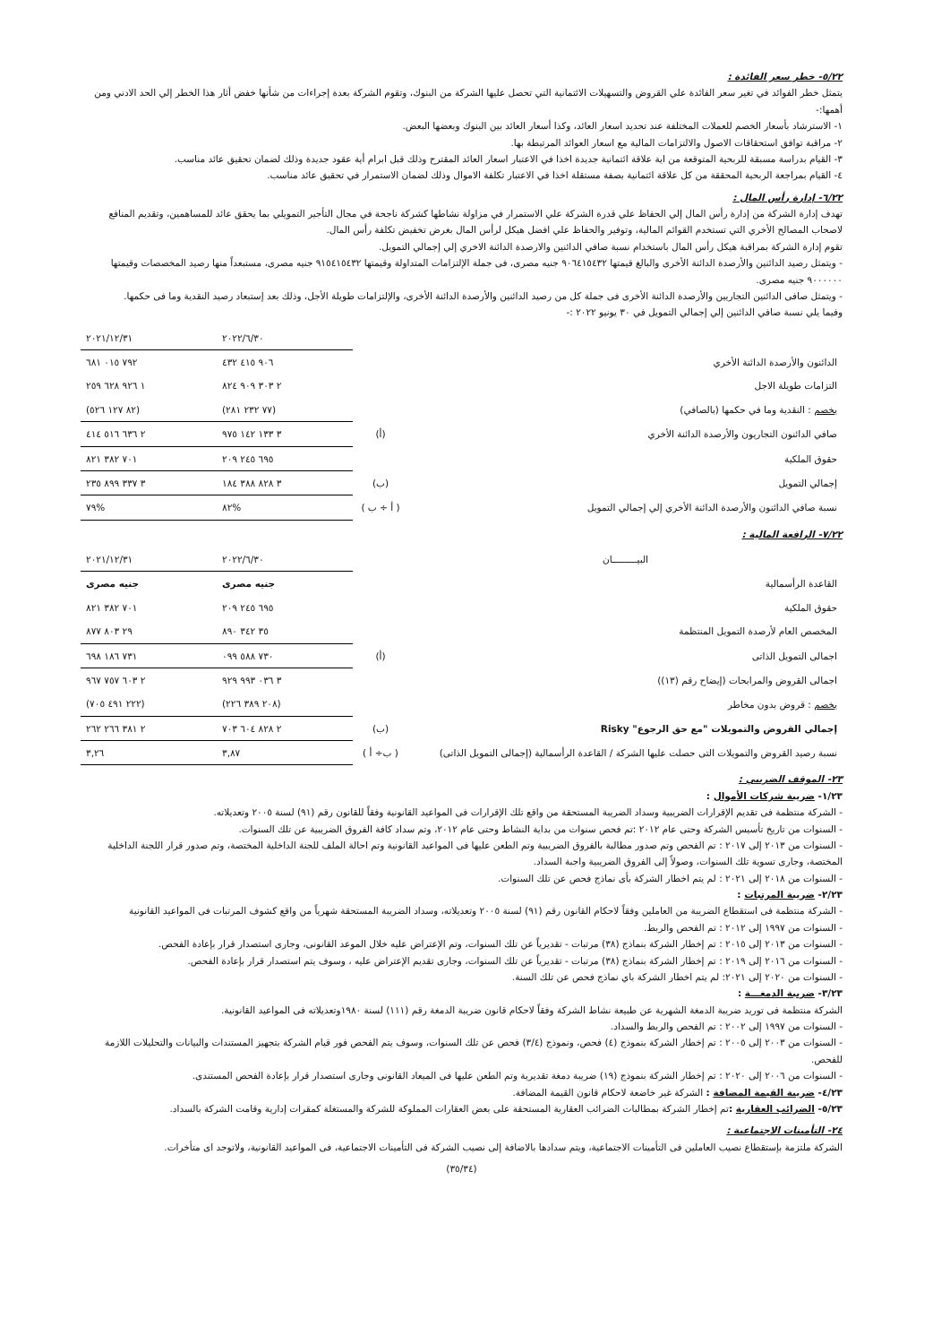٥/٢٢- خطر سعر الفائدة :
يتمثل خطر الفوائد في تغير سعر الفائدة علي القروض والتسهيلات الائتمانية التي تحصل عليها الشركة من البنوك، وتقوم الشركة بعدة إجراءات من شأنها خفض أثار هذا الخطر إلي الحد الادني ومن أهمها:-
١- الاسترشاد بأسعار الخصم للعملات المختلفة عند تحديد اسعار العائد، وكذا أسعار العائد بين البنوك وبعضها البعض.
٢- مراقبة توافق استحقاقات الاصول والالتزامات المالية مع اسعار العوائد المرتبطة بها.
٣- القيام بدراسة مسبقة للربحية المتوقعة من اية علاقة ائتمانية جديدة اخذا في الاعتبار اسعار العائد المقترح وذلك قبل ابرام أية عقود جديدة وذلك لضمان تحقيق عائد مناسب.
٤- القيام بمراجعة الربحية المحققة من كل علاقة ائتمانية بصفة مستقلة اخذا في الاعتبار تكلفة الاموال وذلك لضمان الاستمرار في تحقيق عائد مناسب.
٦/٢٢- إدارة رأس المال :
تهدف إدارة الشركة من إدارة رأس المال إلي الحفاظ علي قدرة الشركة علي الاستمرار في مزاولة نشاطها كشركة ناجحة في مجال التأجير التمويلي بما يحقق عائد للمساهمين، وتقديم المنافع لاصحاب المصالح الأخري التي تستخدم القوائم المالية، وتوفير والحفاظ علي افضل هيكل لرأس المال بغرض تخفيض تكلفة رأس المال.
تقوم إدارة الشركة بمراقبة هيكل رأس المال باستخدام نسبة صافي الدائنين والارصدة الدائنة الاخري إلي إجمالي التمويل.
- ويتمثل رصيد الدائنين والأرصدة الدائنة الأخرى والبالغ قيمتها ٩٠٦٤١٥٤٣٢ جنيه مصرى، فى جملة الإلتزامات المتداولة وقيمتها ٩١٥٤١٥٤٣٢ جنيه مصرى، مستبعداً منها رصيد المخصصات وقيمتها ٩٠٠٠٠٠٠ جنيه مصرى.
- ويتمثل صافى الدائنين التجاريين والأرصدة الدائنة الأخرى فى جملة كل من رصيد الدائنين والأرصدة الدائنة الأخرى، والإلتزامات طويلة الأجل، وذلك بعد إستبعاد رصيد النقدية وما فى حكمها.
وفيما يلي نسبة صافي الدائنين إلي إجمالي التمويل في ٣٠ يونيو ٢٠٢٢ :-
| | | ٢٠٢٢/٦/٣٠ | ٢٠٢١/١٢/٣١ |
| الدائنون والأرصدة الدائنة الأخري | | ٩٠٦ ٤١٥ ٤٣٢ | ٧٩٢ ٠١٥ ٦٨١ |
| التزامات طويلة الاجل | | ٢ ٣٠٣ ٩٠٩ ٨٢٤ | ١ ٩٢٦ ٦٢٨ ٢٥٩ |
| يخصم : النقدية وما في حكمها (بالصافي) | | (٧٧ ٢٣٢ ٢٨١) | (٨٢ ١٢٧ ٥٢٦) |
| صافي الدائنون التجاريون والأرصدة الدائنة الأخري | (أ) | ٣ ١٣٣ ١٤٢ ٩٧٥ | ٢ ٦٣٦ ٥١٦ ٤١٤ |
| حقوق الملكية | | ٦٩٥ ٢٤٥ ٢٠٩ | ٧٠١ ٣٨٢ ٨٢١ |
| إجمالي التمويل | (ب) | ٣ ٨٢٨ ٣٨٨ ١٨٤ | ٣ ٣٣٧ ٨٩٩ ٢٣٥ |
| نسبة صافي الدائنون والأرصدة الدائنة الأخري إلي إجمالي التمويل | ( أ ÷ ب ) | %٨٢ | %٧٩ |
٧/٢٢- الرافعة المالية :
| البيـــــــــان | | ٢٠٢٢/٦/٣٠ | ٢٠٢١/١٢/٣١ |
| القاعدة الرأسمالية | | جنيه مصرى | جنيه مصرى |
| حقوق الملكية | | ٦٩٥ ٢٤٥ ٢٠٩ | ٧٠١ ٣٨٢ ٨٢١ |
| المخصص العام لأرصدة التمويل المنتظمة | | ٣٥ ٣٤٢ ٨٩٠ | ٢٩ ٨٠٣ ٨٧٧ |
| اجمالى التمويل الذاتى | (أ) | ٧٣٠ ٥٨٨ ٠٩٩ | ٧٣١ ١٨٦ ٦٩٨ |
| اجمالى القروض والمرابحات (إيضاح رقم (١٣)) | | ٣ ٠٣٦ ٩٩٣ ٩٢٩ | ٢ ٦٠٣ ٧٥٧ ٩٦٧ |
| يخصم : قروض بدون مخاطر | | (٢٠٨ ٣٨٩ ٢٢٦) | (٢٢٢ ٤٩١ ٧٠٥) |
| إجمالي القروض والتمويلات "مع حق الرجوع" Risky | (ب) | ٢ ٨٢٨ ٦٠٤ ٧٠٣ | ٢ ٣٨١ ٢٦٦ ٢٦٢ |
| نسبة رصيد القروض والتمويلات التى حصلت عليها الشركة / القاعدة الرأسمالية (إجمالى التمويل الذاتى) | ( ب÷ أ ) | ٣,٨٧ | ٣,٢٦ |
٢٣- الموقف الضريبي :
١/٢٣- ضريبة شركات الأموال :
- الشركة منتظمة فى تقديم الإقرارات الضريبية وسداد الضريبة المستحقة من واقع تلك الإقرارات فى المواعيد القانونية وفقاً للقانون رقم (٩١) لسنة ٢٠٠٥ وتعديلاته.
- السنوات من تاريخ تأسيس الشركة وحتى عام ٢٠١٢ :تم فحص سنوات من بداية النشاط وحتى عام ٢٠١٢، وتم سداد كافة الفروق الضريبية عن تلك السنوات.
- السنوات من ٢٠١٣ إلى ٢٠١٧ : تم الفحص وتم صدور مطالبة بالفروق الضريبية وتم الطعن عليها فى المواعيد القانونية وتم احالة الملف للجنة الداخلية المختصة، وتم صدور قرار اللجنة الداخلية المختصة، وجارى تسوية تلك السنوات، وصولاً إلى الفروق الضريبية واجبة السداد.
- السنوات من ٢٠١٨ إلى ٢٠٢١ : لم يتم اخطار الشركة بأى نماذج فحص عن تلك السنوات.
٢/٢٣- ضريبة المرتبات :
- الشركة منتظمة فى استقطاع الضريبة من العاملين وفقاً لاحكام القانون رقم (٩١) لسنة ٢٠٠٥ وتعديلاته، وسداد الضريبة المستحقة شهرياً من واقع كشوف المرتبات فى المواعيد القانونية
- السنوات من ١٩٩٧ إلى ٢٠١٢ : تم الفحص والربط.
- السنوات من ٢٠١٣ إلى ٢٠١٥ : تم إخطار الشركة بنماذج (٣٨) مرتبات - تقديرياً عن تلك السنوات، وتم الإعتراض عليه خلال الموعد القانونى، وجارى استصدار قرار بإعادة الفحص.
- السنوات من ٢٠١٦ إلى ٢٠١٩ : تم إخطار الشركة بنماذج (٣٨) مرتبات - تقديرياً عن تلك السنوات، وجارى تقديم الإعتراض عليه ، وسوف يتم استصدار قرار بإعادة الفحص.
- السنوات من ٢٠٢٠ إلى ٢٠٢١: لم يتم اخطار الشركة باي نماذج فحص عن تلك السنة.
٣/٢٣- ضريبة الدمغـــة :
الشركة منتظمة فى توريد ضريبة الدمغة الشهرية عن طبيعة نشاط الشركة وفقاً لاحكام قانون ضريبة الدمغة رقم (١١١) لسنة ١٩٨٠وتعديلاته فى المواعيد القانونية.
- السنوات من ١٩٩٧ إلى ٢٠٠٢ : تم الفحص والربط والسداد.
- السنوات من ٢٠٠٣ إلى ٢٠٠٥ : تم إخطار الشركة بنموذج (٤) فحص، ونموذج (٣/٤) فحص عن تلك السنوات، وسوف يتم الفحص فور قيام الشركة بتجهيز المستندات والبيانات والتحليلات اللازمة للفحص.
- السنوات من ٢٠٠٦ إلى ٢٠٢٠ : تم إخطار الشركة بنموذج (١٩) ضريبة دمغة تقديرية وتم الطعن عليها فى الميعاد القانونى وجارى استصدار قرار بإعادة الفحص المستندى.
٤/٢٣- ضريبة القيمة المضافة : الشركة غير خاضعة لاحكام قانون القيمة المضافة.
٥/٢٣- الضرائب العقارية : تم إخطار الشركة بمطالبات الضرائب العقارية المستحقة على بعض العقارات المملوكة للشركة والمستغلة كمقرات إدارية وقامت الشركة بالسداد.
٢٤- التأمينات الاجتماعية :
الشركة ملتزمة بإستقطاع نصيب العاملين فى التأمينات الاجتماعية، ويتم سدادها بالاضافة إلى نصيب الشركة فى التأمينات الاجتماعية، فى المواعيد القانونية، ولاتوجد اى متأخرات.
(٣٥/٣٤)